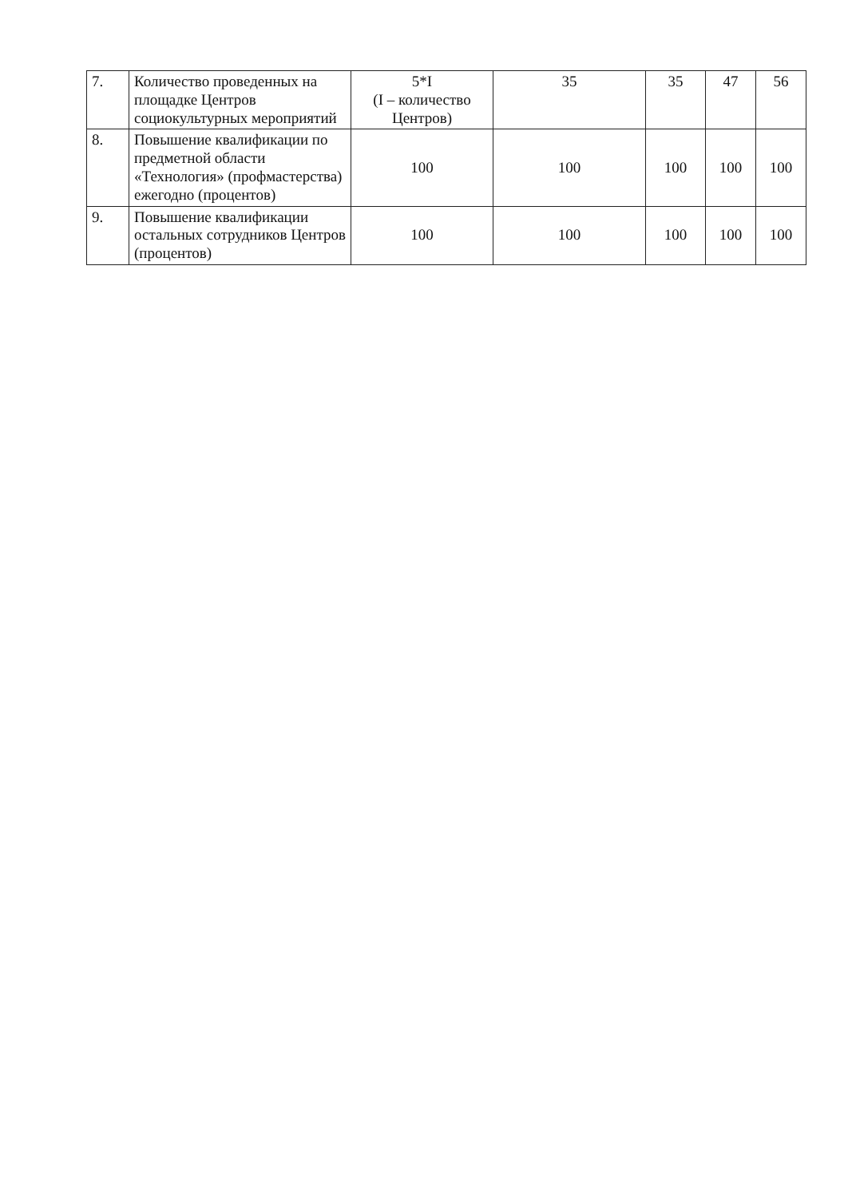| 7. | Количество проведенных на площадке Центров социокультурных мероприятий | 5*I (I – количество Центров) | 35 | 35 | 47 | 56 |
| 8. | Повышение квалификации по предметной области «Технология» (профмастерства) ежегодно (процентов) | 100 | 100 | 100 | 100 | 100 |
| 9. | Повышение квалификации остальных сотрудников Центров (процентов) | 100 | 100 | 100 | 100 | 100 |